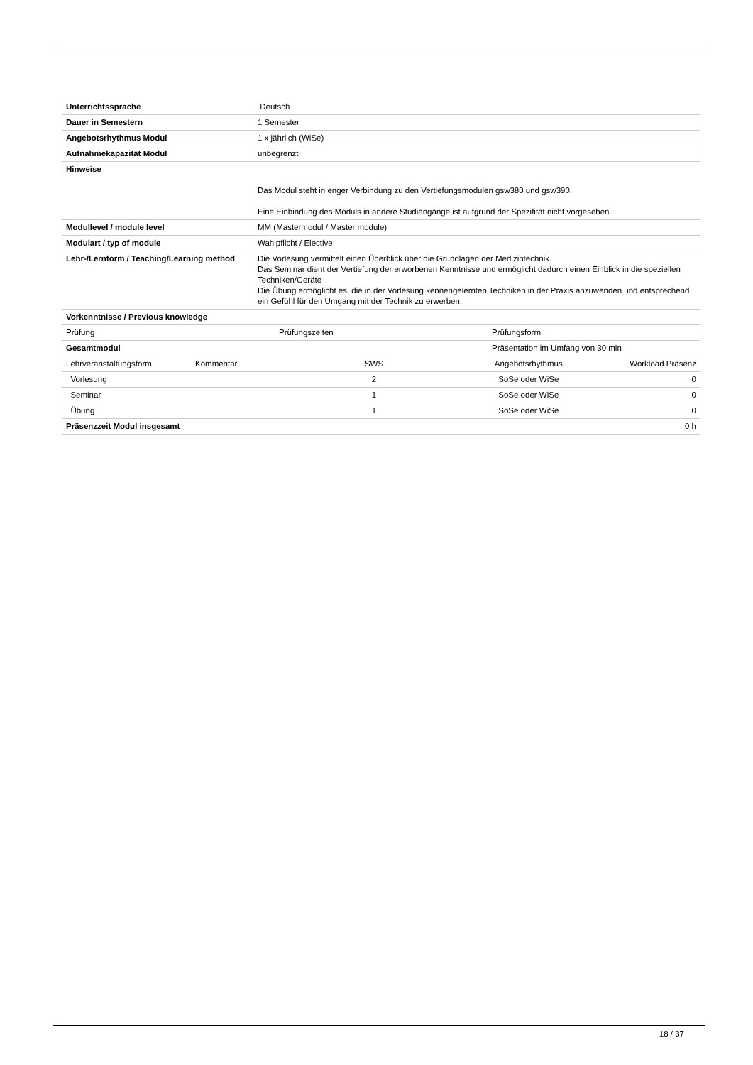| Unterrichtssprache | Deutsch |
| Dauer in Semestern | 1 Semester |
| Angebotsrhythmus Modul | 1 x jährlich (WiSe) |
| Aufnahmekapazität Modul | unbegrenzt |
| Hinweise | Das Modul steht in enger Verbindung zu den Vertiefungsmodulen gsw380 und gsw390. Eine Einbindung des Moduls in andere Studiengänge ist aufgrund der Spezifität nicht vorgesehen. |
| Modullevel / module level | MM (Mastermodul / Master module) |
| Modulart / typ of module | Wahlpflicht / Elective |
| Lehr-/Lernform / Teaching/Learning method | Die Vorlesung vermittelt einen Überblick über die Grundlagen der Medizintechnik. Das Seminar dient der Vertiefung der erworbenen Kenntnisse und ermöglicht dadurch einen Einblick in die speziellen Techniken/Geräte Die Übung ermöglicht es, die in der Vorlesung kennengelernten Techniken in der Praxis anzuwenden und entsprechend ein Gefühl für den Umgang mit der Technik zu erwerben. |
| Vorkenntnisse / Previous knowledge | |
| Prüfung | Prüfungszeiten | Prüfungsform |
| Gesamtmodul | | Präsentation im Umfang von 30 min |
| Lehrveranstaltungsform | Kommentar | SWS | Angebotsrhythmus | Workload Präsenz |
| Vorlesung | | 2 | SoSe oder WiSe | 0 |
| Seminar | | 1 | SoSe oder WiSe | 0 |
| Übung | | 1 | SoSe oder WiSe | 0 |
| Präsenzzeit Modul insgesamt | | | | 0 h |
18 / 37